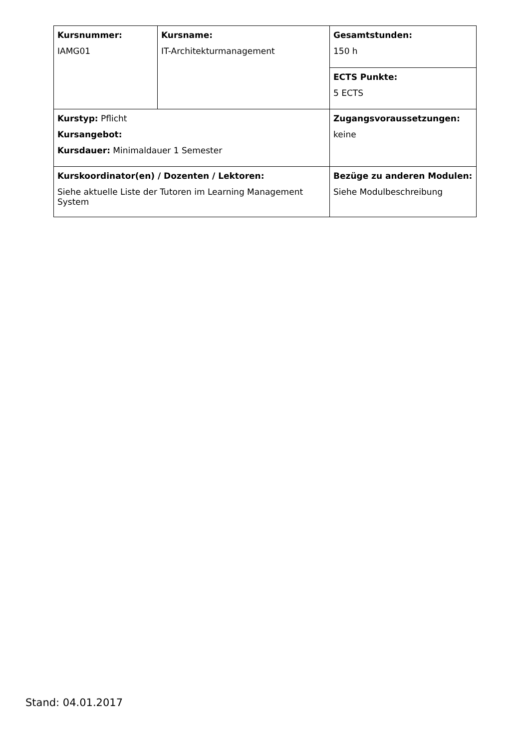| Kursnummer: IAMG01 | Kursname: IT-Architekturmanagement | Gesamtstunden: 150 h |
| | | ECTS Punkte: 5 ECTS |
| Kurstyp: Pflicht Kursangebot: Kursdauer: Minimaldauer 1 Semester | | Zugangsvoraussetzungen: keine |
| Kurskoordinator(en) / Dozenten / Lektoren: Siehe aktuelle Liste der Tutoren im Learning Management System | | Bezüge zu anderen Modulen: Siehe Modulbeschreibung |
Stand: 04.01.2017